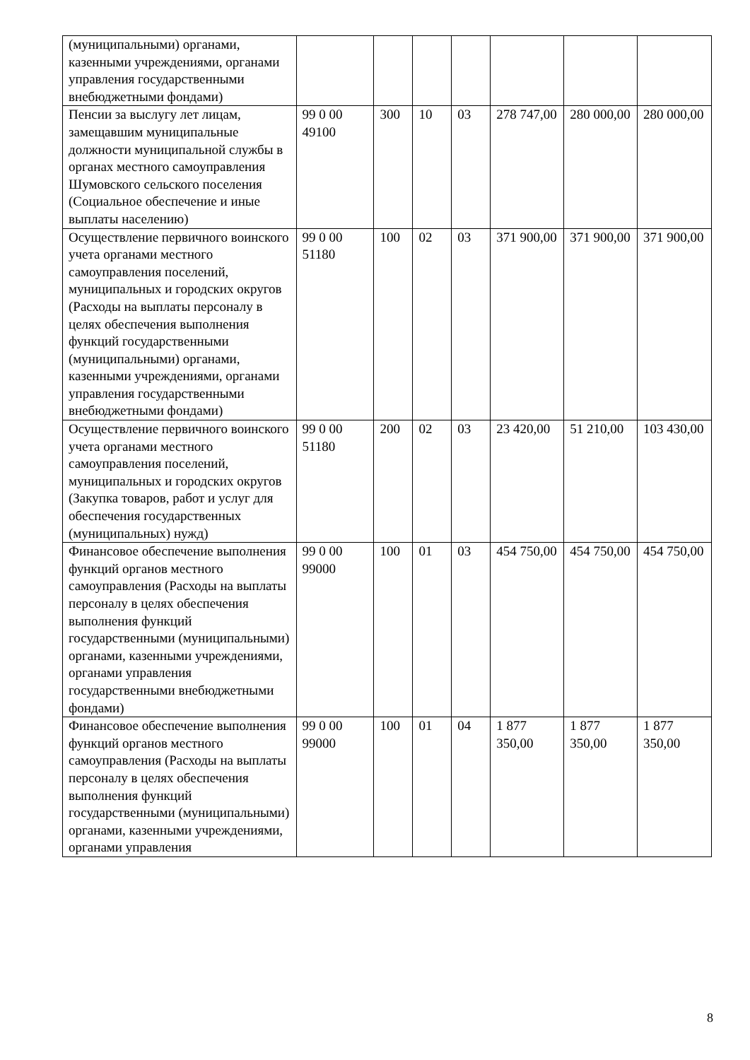| (муниципальными) органами, казенными учреждениями, органами управления государственными внебюджетными фондами) | | | | | | | |
| Пенсии за выслугу лет лицам, замещавшим муниципальные должности муниципальной службы в органах местного самоуправления Шумовского сельского поселения (Социальное обеспечение и иные выплаты населению) | 99 0 00 49100 | 300 | 10 | 03 | 278 747,00 | 280 000,00 | 280 000,00 |
| Осуществление первичного воинского учета органами местного самоуправления поселений, муниципальных и городских округов (Расходы на выплаты персоналу в целях обеспечения выполнения функций государственными (муниципальными) органами, казенными учреждениями, органами управления государственными внебюджетными фондами) | 99 0 00 51180 | 100 | 02 | 03 | 371 900,00 | 371 900,00 | 371 900,00 |
| Осуществление первичного воинского учета органами местного самоуправления поселений, муниципальных и городских округов (Закупка товаров, работ и услуг для обеспечения государственных (муниципальных) нужд) | 99 0 00 51180 | 200 | 02 | 03 | 23 420,00 | 51 210,00 | 103 430,00 |
| Финансовое обеспечение выполнения функций органов местного самоуправления (Расходы на выплаты персоналу в целях обеспечения выполнения функций государственными (муниципальными) органами, казенными учреждениями, органами управления государственными внебюджетными фондами) | 99 0 00 99000 | 100 | 01 | 03 | 454 750,00 | 454 750,00 | 454 750,00 |
| Финансовое обеспечение выполнения функций органов местного самоуправления (Расходы на выплаты персоналу в целях обеспечения выполнения функций государственными (муниципальными) органами, казенными учреждениями, органами управления | 99 0 00 99000 | 100 | 01 | 04 | 1 877 350,00 | 1 877 350,00 | 1 877 350,00 |
8